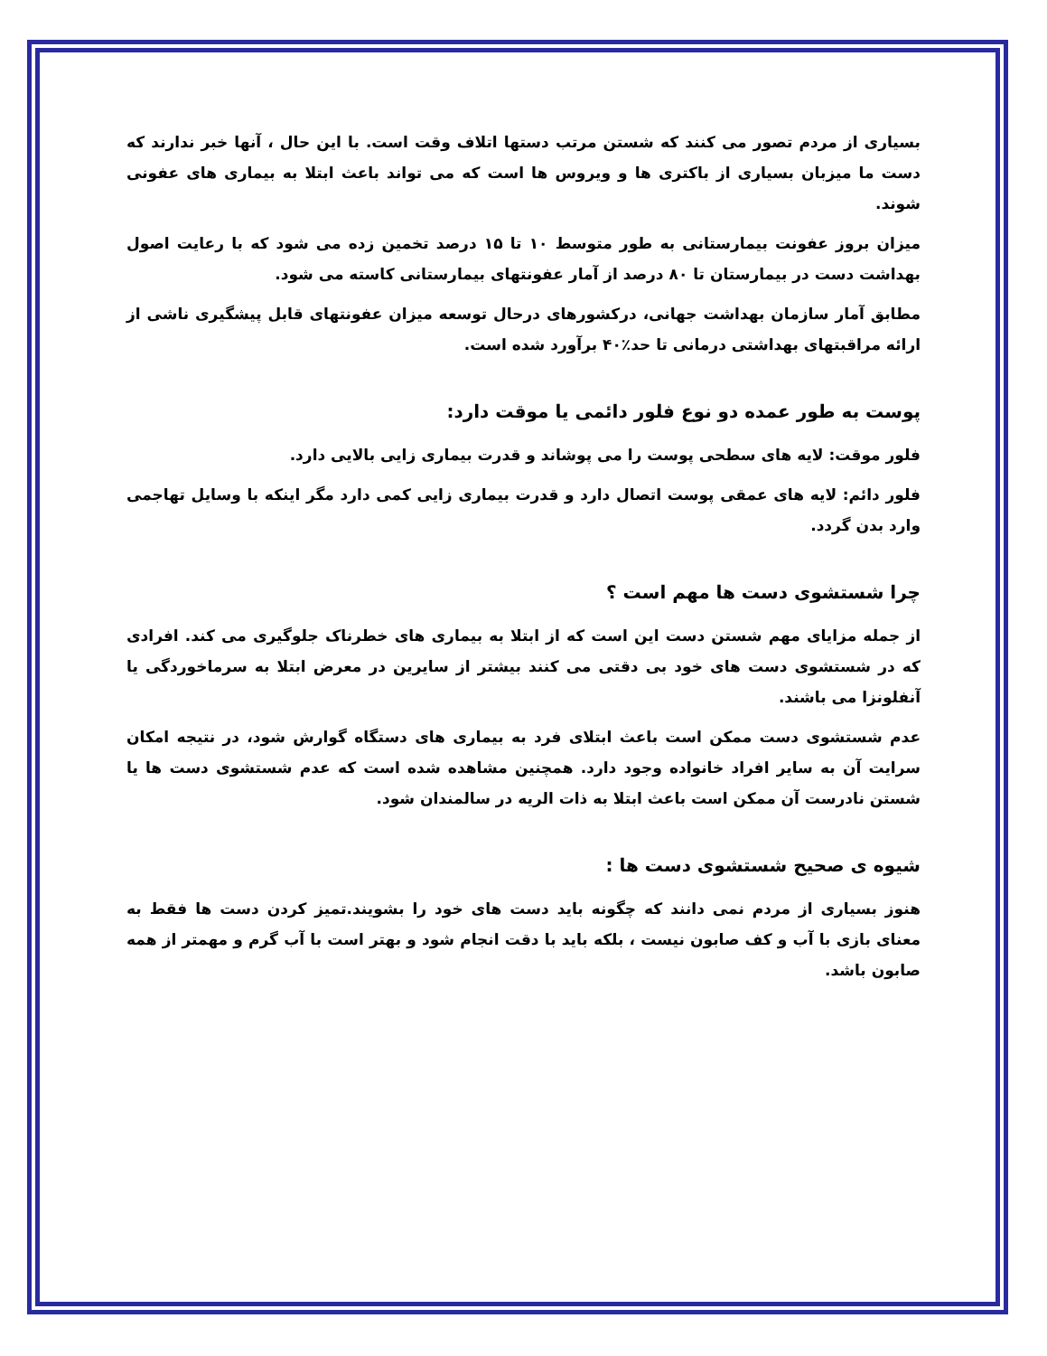بسیاری از مردم تصور می کنند که شستن مرتب دستها اتلاف وقت است. با این حال ، آنها خبر ندارند که دست ما میزبان بسیاری از باکتری ها و ویروس ها است که می تواند باعث ابتلا به بیماری های عفونی شوند.
میزان بروز عفونت بیمارستانی به طور متوسط ۱۰ تا ۱۵ درصد تخمین زده می شود که با رعایت اصول بهداشت دست در بیمارستان تا ۸۰ درصد از آمار عفونتهای بیمارستانی کاسته می شود.
مطابق آمار سازمان بهداشت جهانی، درکشورهای درحال توسعه میزان عفونتهای قابل پیشگیری ناشی از ارائه مراقبتهای بهداشتی درمانی تا حد٪۴۰ برآورد شده است.
پوست به طور عمده دو نوع فلور دائمی یا موقت دارد:
فلور موقت: لایه های سطحی پوست را می پوشاند و قدرت بیماری زایی بالایی دارد.
فلور دائم: لایه های عمقی پوست اتصال دارد و قدرت بیماری زایی کمی دارد مگر اینکه با وسایل تهاجمی وارد بدن گردد.
چرا شستشوی دست ها مهم است ؟
از جمله مزایای مهم شستن دست این است که از ابتلا به بیماری های خطرناک جلوگیری می کند. افرادی که در شستشوی دست های خود بی دقتی می کنند بیشتر از سایرین در معرض ابتلا به سرماخوردگی یا آنفلونزا می باشند.
عدم شستشوی دست ممکن است باعث ابتلای فرد به بیماری های دستگاه گوارش شود، در نتیجه امکان سرایت آن به سایر افراد خانواده وجود دارد. همچنین مشاهده شده است که عدم شستشوی دست ها یا شستن نادرست آن ممکن است باعث ابتلا به ذات الریه در سالمندان شود.
شیوه ی صحیح شستشوی دست ها :
هنوز بسیاری از مردم نمی دانند که چگونه باید دست های خود را بشویند.تمیز کردن دست ها فقط به معنای بازی با آب و کف صابون نیست ، بلکه باید با دقت انجام شود و بهتر است با آب گرم و مهمتر از همه صابون باشد.